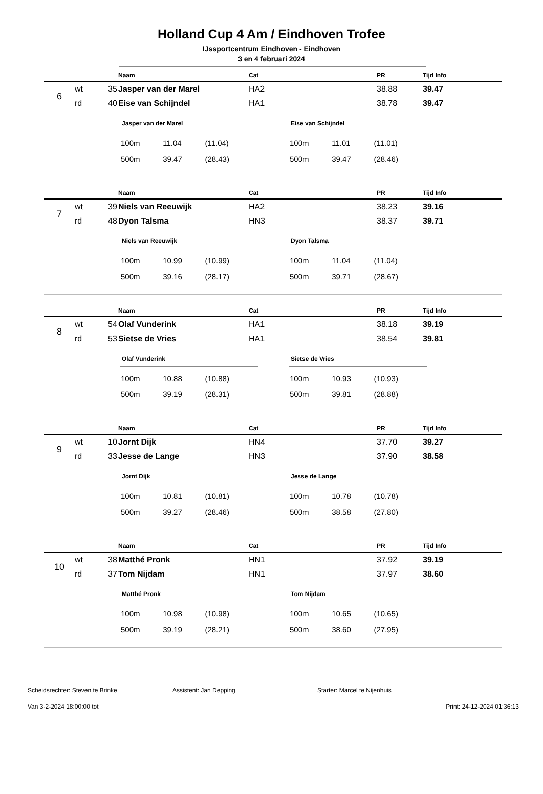Holland Cup 4 Am / Eindhoven Trofee
IJssportcentrum Eindhoven - Eindhoven
3 en 4 februari 2024
| | | | Naam | Cat | PR | Tijd Info |
| --- | --- | --- | --- | --- | --- | --- |
| 6 | wt | 35 | Jasper van der Marel | HA2 | 38.88 | 39.47 |
| | rd | 40 | Eise van Schijndel | HA1 | 38.78 | 39.47 |
Jasper van der Marel
| 100m | 11.04 | (11.04) |
| 500m | 39.47 | (28.43) |
Eise van Schijndel
| 100m | 11.01 | (11.01) |
| 500m | 39.47 | (28.46) |
| | | | Naam | Cat | PR | Tijd Info |
| --- | --- | --- | --- | --- | --- | --- |
| 7 | wt | 39 | Niels van Reeuwijk | HA2 | 38.23 | 39.16 |
| | rd | 48 | Dyon Talsma | HN3 | 38.37 | 39.71 |
Niels van Reeuwijk
| 100m | 10.99 | (10.99) |
| 500m | 39.16 | (28.17) |
Dyon Talsma
| 100m | 11.04 | (11.04) |
| 500m | 39.71 | (28.67) |
| | | | Naam | Cat | PR | Tijd Info |
| --- | --- | --- | --- | --- | --- | --- |
| 8 | wt | 54 | Olaf Vunderink | HA1 | 38.18 | 39.19 |
| | rd | 53 | Sietse de Vries | HA1 | 38.54 | 39.81 |
Olaf Vunderink
| 100m | 10.88 | (10.88) |
| 500m | 39.19 | (28.31) |
Sietse de Vries
| 100m | 10.93 | (10.93) |
| 500m | 39.81 | (28.88) |
| | | | Naam | Cat | PR | Tijd Info |
| --- | --- | --- | --- | --- | --- | --- |
| 9 | wt | 10 | Jornt Dijk | HN4 | 37.70 | 39.27 |
| | rd | 33 | Jesse de Lange | HN3 | 37.90 | 38.58 |
Jornt Dijk
| 100m | 10.81 | (10.81) |
| 500m | 39.27 | (28.46) |
Jesse de Lange
| 100m | 10.78 | (10.78) |
| 500m | 38.58 | (27.80) |
| | | | Naam | Cat | PR | Tijd Info |
| --- | --- | --- | --- | --- | --- | --- |
| 10 | wt | 38 | Matthé Pronk | HN1 | 37.92 | 39.19 |
| | rd | 37 | Tom Nijdam | HN1 | 37.97 | 38.60 |
Matthé Pronk
| 100m | 10.98 | (10.98) |
| 500m | 39.19 | (28.21) |
Tom Nijdam
| 100m | 10.65 | (10.65) |
| 500m | 38.60 | (27.95) |
Scheidsrechter: Steven te Brinke Assistent: Jan Depping Starter: Marcel te Nijenhuis
Van 3-2-2024 18:00:00 tot Print: 24-12-2024 01:36:13